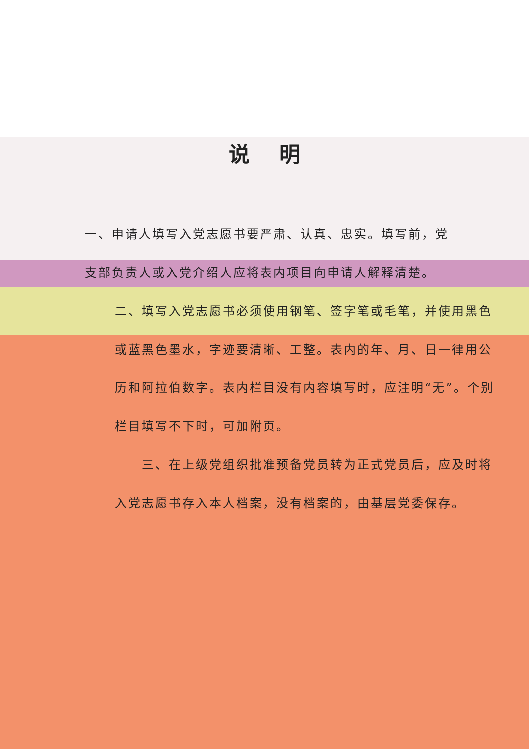说明
一、申请人填写入党志愿书要严肃、认真、忠实。填写前，党支部负责人或入党介绍人应将表内项目向申请人解释清楚。
二、填写入党志愿书必须使用钢笔、签字笔或毛笔，并使用黑色或蓝黑色墨水，字迹要清晰、工整。表内的年、月、日一律用公历和阿拉伯数字。表内栏目没有内容填写时，应注明“无”。个别栏目填写不下时，可加附页。
　　三、在上级党组织批准预备党员转为正式党员后，应及时将入党志愿书存入本人档案，没有档案的，由基层党委保存。